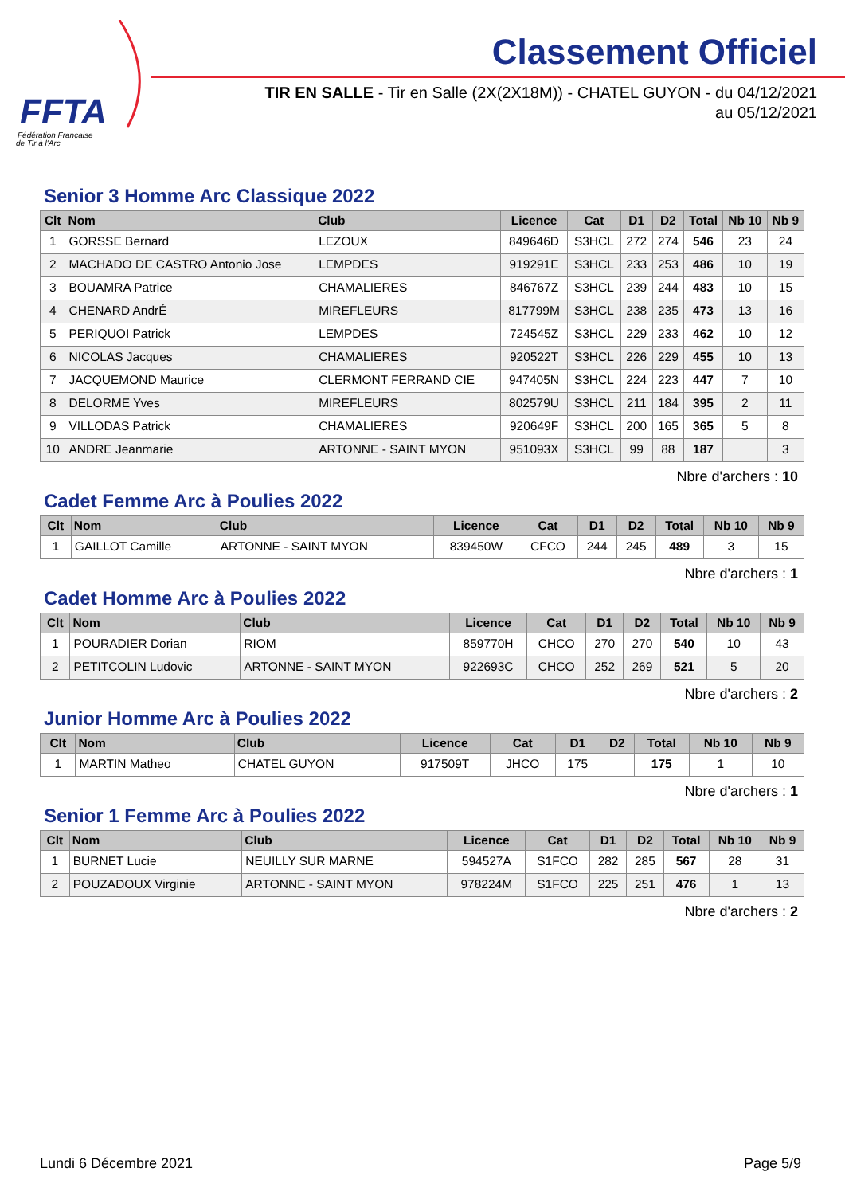FFTA
Fédération Française
de Tir à l'Arc
Classement Officiel
TIR EN SALLE - Tir en Salle (2X(2X18M)) - CHATEL GUYON - du 04/12/2021
au 05/12/2021
Senior 3 Homme Arc Classique 2022
| Clt | Nom | Club | Licence | Cat | D1 | D2 | Total | Nb 10 | Nb 9 |
| --- | --- | --- | --- | --- | --- | --- | --- | --- | --- |
| 1 | GORSSE Bernard | LEZOUX | 849646D | S3HCL | 272 | 274 | 546 | 23 | 24 |
| 2 | MACHADO DE CASTRO Antonio Jose | LEMPDES | 919291E | S3HCL | 233 | 253 | 486 | 10 | 19 |
| 3 | BOUAMRA Patrice | CHAMALIERES | 846767Z | S3HCL | 239 | 244 | 483 | 10 | 15 |
| 4 | CHENARD AndrÉ | MIREFLEURS | 817799M | S3HCL | 238 | 235 | 473 | 13 | 16 |
| 5 | PERIQUOI Patrick | LEMPDES | 724545Z | S3HCL | 229 | 233 | 462 | 10 | 12 |
| 6 | NICOLAS Jacques | CHAMALIERES | 920522T | S3HCL | 226 | 229 | 455 | 10 | 13 |
| 7 | JACQUEMOND Maurice | CLERMONT FERRAND CIE | 947405N | S3HCL | 224 | 223 | 447 | 7 | 10 |
| 8 | DELORME Yves | MIREFLEURS | 802579U | S3HCL | 211 | 184 | 395 | 2 | 11 |
| 9 | VILLODAS Patrick | CHAMALIERES | 920649F | S3HCL | 200 | 165 | 365 | 5 | 8 |
| 10 | ANDRE Jeanmarie | ARTONNE - SAINT MYON | 951093X | S3HCL | 99 | 88 | 187 | | 3 |
Nbre d'archers : 10
Cadet Femme Arc à Poulies 2022
| Clt | Nom | Club | Licence | Cat | D1 | D2 | Total | Nb 10 | Nb 9 |
| --- | --- | --- | --- | --- | --- | --- | --- | --- | --- |
| 1 | GAILLOT Camille | ARTONNE - SAINT MYON | 839450W | CFCO | 244 | 245 | 489 | 3 | 15 |
Nbre d'archers : 1
Cadet Homme Arc à Poulies 2022
| Clt | Nom | Club | Licence | Cat | D1 | D2 | Total | Nb 10 | Nb 9 |
| --- | --- | --- | --- | --- | --- | --- | --- | --- | --- |
| 1 | POURADIER Dorian | RIOM | 859770H | CHCO | 270 | 270 | 540 | 10 | 43 |
| 2 | PETITCOLIN Ludovic | ARTONNE - SAINT MYON | 922693C | CHCO | 252 | 269 | 521 | 5 | 20 |
Nbre d'archers : 2
Junior Homme Arc à Poulies 2022
| Clt | Nom | Club | Licence | Cat | D1 | D2 | Total | Nb 10 | Nb 9 |
| --- | --- | --- | --- | --- | --- | --- | --- | --- | --- |
| 1 | MARTIN Matheo | CHATEL GUYON | 917509T | JHCO | 175 | | 175 | 1 | 10 |
Nbre d'archers : 1
Senior 1 Femme Arc à Poulies 2022
| Clt | Nom | Club | Licence | Cat | D1 | D2 | Total | Nb 10 | Nb 9 |
| --- | --- | --- | --- | --- | --- | --- | --- | --- | --- |
| 1 | BURNET Lucie | NEUILLY SUR MARNE | 594527A | S1FCO | 282 | 285 | 567 | 28 | 31 |
| 2 | POUZADOUX Virginie | ARTONNE - SAINT MYON | 978224M | S1FCO | 225 | 251 | 476 | 1 | 13 |
Nbre d'archers : 2
Lundi 6 Décembre 2021 Page 5/9